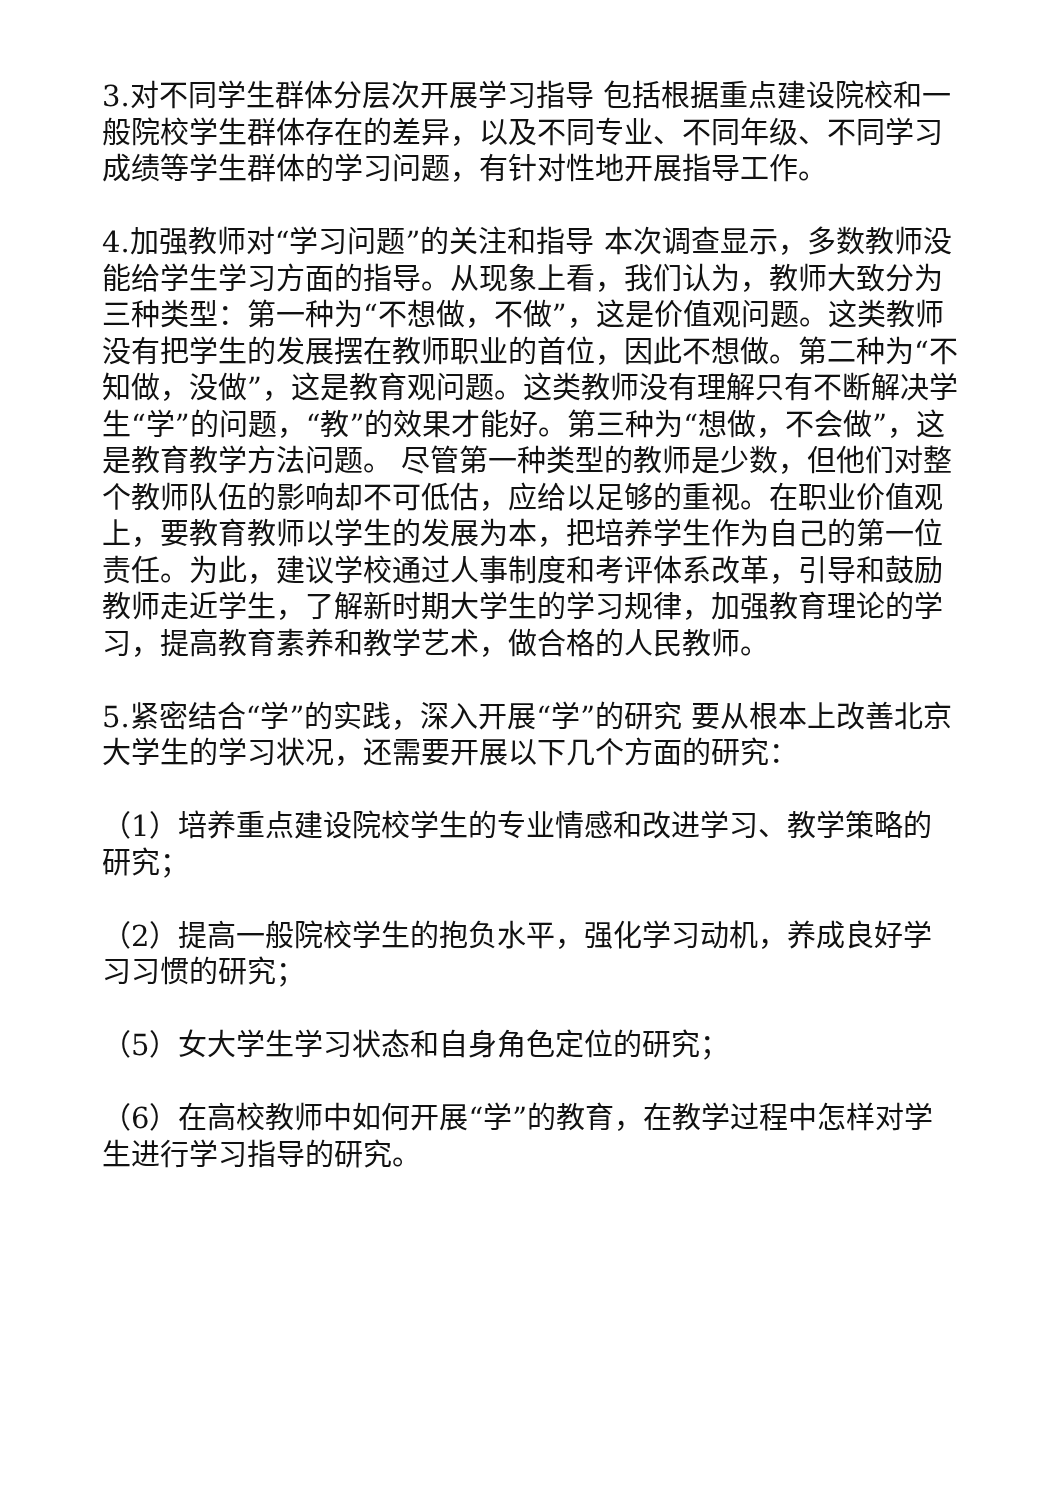3.对不同学生群体分层次开展学习指导 包括根据重点建设院校和一般院校学生群体存在的差异，以及不同专业、不同年级、不同学习成绩等学生群体的学习问题，有针对性地开展指导工作。
4.加强教师对“学习问题”的关注和指导 本次调查显示，多数教师没能给学生学习方面的指导。从现象上看，我们认为，教师大致分为三种类型：第一种为“不想做，不做”，这是价值观问题。这类教师没有把学生的发展摆在教师职业的首位，因此不想做。第二种为“不知做，没做”，这是教育观问题。这类教师没有理解只有不断解决学生“学”的问题，“教”的效果才能好。第三种为“想做，不会做”，这是教育教学方法问题。 尽管第一种类型的教师是少数，但他们对整个教师队伍的影响却不可低估，应给以足够的重视。在职业价值观上，要教育教师以学生的发展为本，把培养学生作为自己的第一位责任。为此，建议学校通过人事制度和考评体系改革，引导和鼓励教师走近学生，了解新时期大学生的学习规律，加强教育理论的学习，提高教育素养和教学艺术，做合格的人民教师。
5.紧密结合“学”的实践，深入开展“学”的研究 要从根本上改善北京大学生的学习状况，还需要开展以下几个方面的研究：
（1）培养重点建设院校学生的专业情感和改进学习、教学策略的研究；
（2）提高一般院校学生的抱负水平，强化学习动机，养成良好学习习惯的研究；
（5）女大学生学习状态和自身角色定位的研究；
（6）在高校教师中如何开展“学”的教育，在教学过程中怎样对学生进行学习指导的研究。